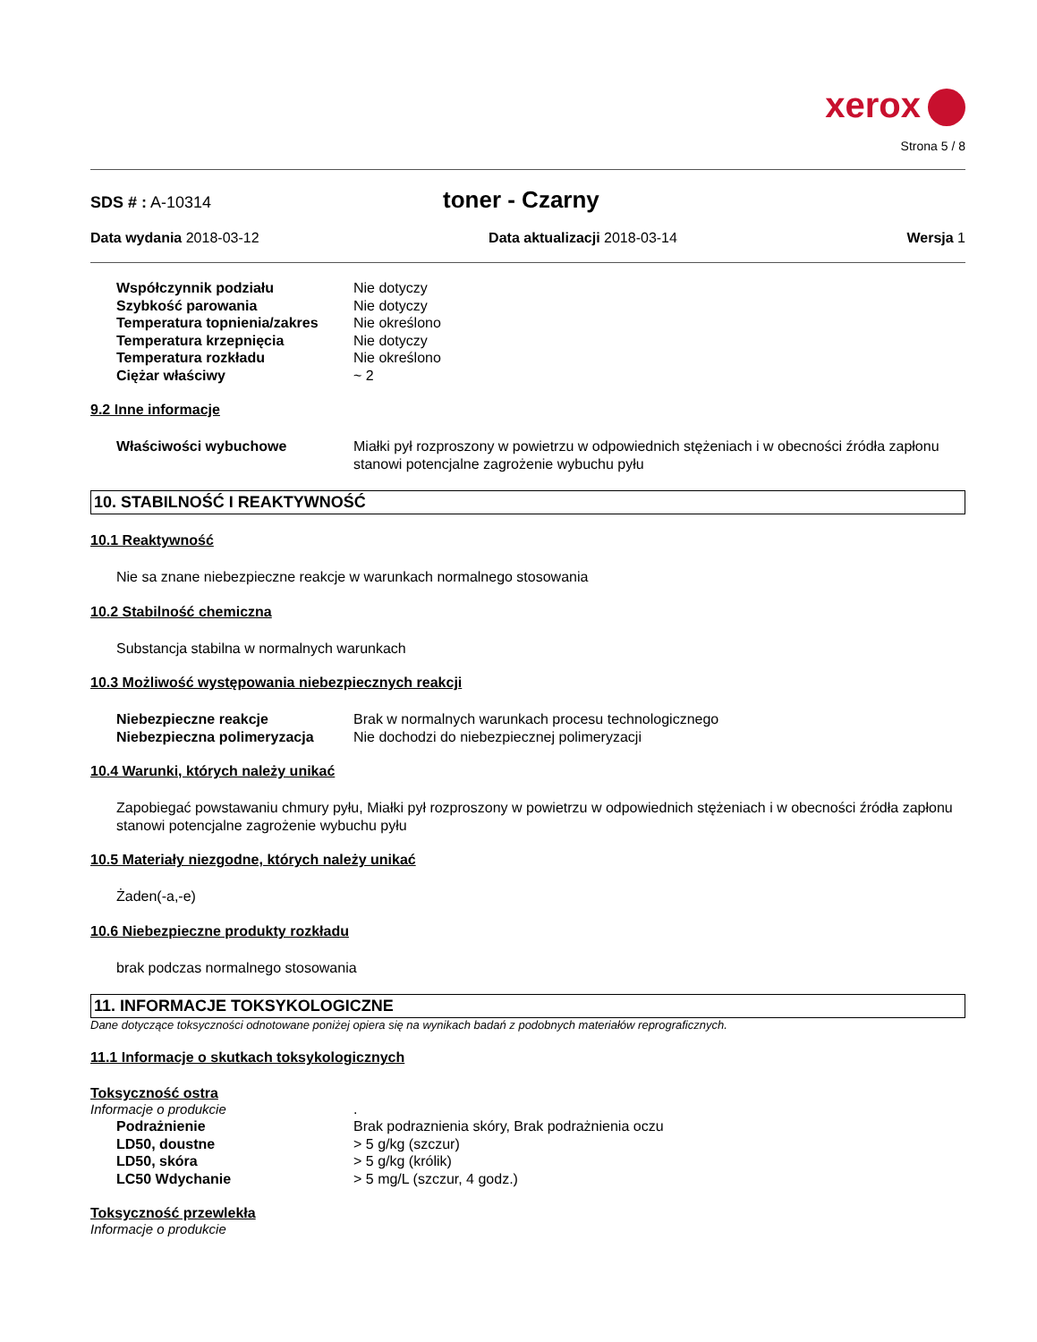xerox
Strona 5 / 8
SDS # : A-10314
toner - Czarny
Data wydania 2018-03-12 Data aktualizacji 2018-03-14 Wersja 1
Współczynnik podziału Nie dotyczy Szybkość parowania Nie dotyczy Temperatura topnienia/zakres Nie określono Temperatura krzepnięcia Nie dotyczy Temperatura rozkładu Nie określono Ciężar właściwy ~ 2
9.2 Inne informacje
Właściwości wybuchowe Miałki pył rozproszony w powietrzu w odpowiednich stężeniach i w obecności źródła zapłonu stanowi potencjalne zagrożenie wybuchu pyłu
10. STABILNOŚĆ I REAKTYWNOŚĆ
10.1 Reaktywność
Nie sa znane niebezpieczne reakcje w warunkach normalnego stosowania
10.2 Stabilność chemiczna
Substancja stabilna w normalnych warunkach
10.3 Możliwość występowania niebezpiecznych reakcji
Niebezpieczne reakcje Brak w normalnych warunkach procesu technologicznego Niebezpieczna polimeryzacja Nie dochodzi do niebezpiecznej polimeryzacji
10.4 Warunki, których należy unikać
Zapobiegać powstawaniu chmury pyłu, Miałki pył rozproszony w powietrzu w odpowiednich stężeniach i w obecności źródła zapłonu stanowi potencjalne zagrożenie wybuchu pyłu
10.5 Materiały niezgodne, których należy unikać
Żaden(-a,-e)
10.6 Niebezpieczne produkty rozkładu
brak podczas normalnego stosowania
11. INFORMACJE TOKSYKOLOGICZNE
Dane dotyczące toksyczności odnotowane poniżej opiera się na wynikach badań z podobnych materiałów reprograficznych.
11.1 Informacje o skutkach toksykologicznych
Toksyczność ostra
Informacje o produkcie.
Podrażnienie Brak podraznienia skóry, Brak podrażnienia oczu LD50, doustne > 5 g/kg (szczur) LD50, skóra > 5 g/kg (królik) LC50 Wdychanie > 5 mg/L (szczur, 4 godz.)
Toksyczność przewlekła
Informacje o produkcie